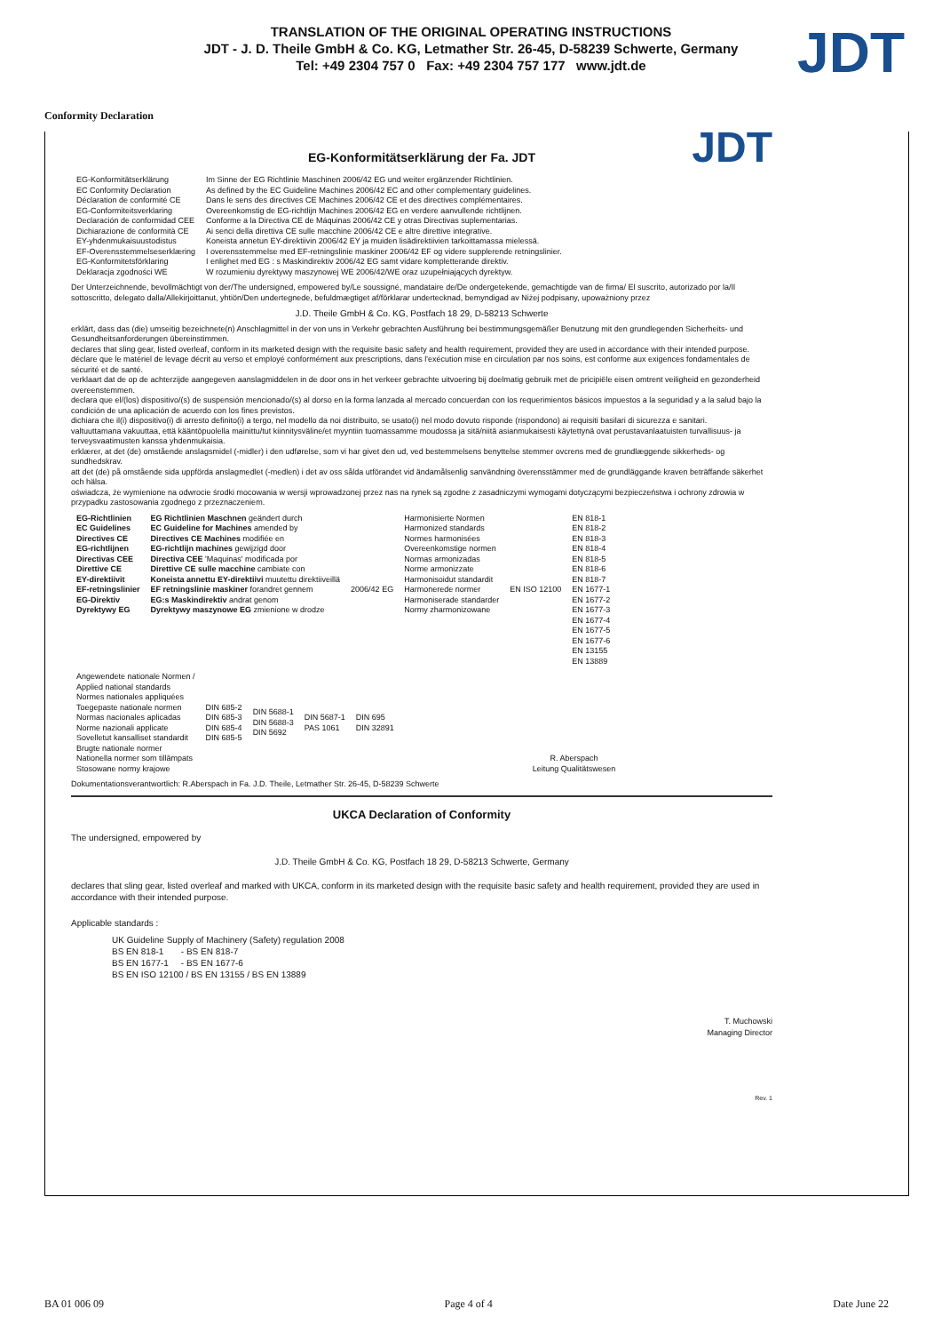TRANSLATION OF THE ORIGINAL OPERATING INSTRUCTIONS
JDT - J. D. Theile GmbH & Co. KG, Letmather Str. 26-45, D-58239 Schwerte, Germany
Tel: +49 2304 757 0 Fax: +49 2304 757 177 www.jdt.de
JDT
Conformity Declaration
JDT
EG-Konformitätserklärung der Fa. JDT
| EG-Konformitätserklärung EC Conformity Declaration Déclaration de conformité CE EG-Conformiteitsverklaring Declaración de conformidad CEE Dichiarazione de conformità CE EY-yhdenmukaisuustodistus EF-Overensstemmelseserklæring EG-Konformitetsförklaring Deklaracja zgodności WE | Im Sinne der EG Richtlinie Maschinen 2006/42 EG und weiter ergänzender Richtlinien. As defined by the EC Guideline Machines 2006/42 EC and other complementary guidelines. Dans le sens des directives CE Machines 2006/42 CE et des directives complémentaires. Overeenkomstig de EG-richtlijn Machines 2006/42 EG en verdere aanvullende richtlijnen. Conforme a la Directiva CE de Máquinas 2006/42 CE y otras Directivas suplementarias. Ai senci della direttiva CE sulle macchine 2006/42 CE e altre direttive integrative. Koneista annetun EY-direktiivin 2006/42 EY ja muiden lisädirektiivien tarkoittamassa mielessä. I overensstemmelse med EF-retningslinie maskiner 2006/42 EF og videre supplerende retningslinier. I enlighet med EG : s Maskindirektiv 2006/42 EG samt vidare kompletterande direktiv. W rozumieniu dyrektywy maszynowej WE 2006/42/WE oraz uzupełniających dyrektyw. |
Der Unterzeichnende, bevollmächtigt von der/The undersigned, empowered by/Le soussigné, mandataire de/De ondergetekende, gemachtigde van de firma/ El suscrito, autorizado por la/Il sottoscritto, delegato dalla/Allekirjoittanut, yhtiön/Den undertegnede, befuldmægtiget af/förklarar undertecknad, bemyndigad av Niżej podpisany, upoważniony przez
J.D. Theile GmbH & Co. KG, Postfach 18 29, D-58213 Schwerte
erklärt, dass das (die) umseitig bezeichnete(n) Anschlagmittel in der von uns in Verkehr gebrachten Ausführung bei bestimmungsgemäßer Benutzung mit den grundlegenden Sicherheits- und Gesundheitsanforderungen übereinstimmen.
declares that sling gear, listed overleaf, conform in its marketed design with the requisite basic safety and health requirement, provided they are used in accordance with their intended purpose.
déclare que le matériel de levage décrit au verso et employé conformément aux prescriptions, dans l'exécution mise en circulation par nos soins, est conforme aux exigences fondamentales de sécurité et de santé.
verklaart dat de op de achterzijde aangegeven aanslagmiddelen in de door ons in het verkeer gebrachte uitvoering bij doelmatig gebruik met de pricipiële eisen omtrent veiligheid en gezonderheid overeenstemmen.
declara que el/(los) dispositivo/(s) de suspensión mencionado/(s) al dorso en la forma lanzada al mercado concuerdan con los requerimientos básicos impuestos a la seguridad y a la salud bajo la condición de una aplicación de acuerdo con los fines previstos.
dichiara che il(i) dispositivo(i) di arresto definito(i) a tergo, nel modello da noi distribuito, se usato(i) nel modo dovuto risponde (rispondono) ai requisiti basilari di sicurezza e sanitari.
valtuuttamana vakuuttaa, että kääntöpuolella mainittu/tut kiinnitysväline/et myyntiin tuomassamme moudossa ja sitä/niitä asianmukaisesti käytettynä ovat perustavanlaatuisten turvallisuus- ja terveysvaatimusten kanssa yhdenmukaisia.
erklærer, at det (de) omstående anslagsmidel (-midler) i den udførelse, som vi har givet den ud, ved bestemmelsens benyttelse stemmer ovcrens med de grundlæggende sikkerheds- og sundhedskrav.
att det (de) på omstående sida uppförda anslagmedlet (-medlen) i det av oss sålda utförandet vid ändamålsenlig sanvändning överensstämmer med de grundläggande kraven beträffande säkerhet och hälsa.
oświadcza, że wymienione na odwrocie środki mocowania w wersji wprowadzonej przez nas na rynek są zgodne z zasadniczymi wymogami dotyczącymi bezpieczeństwa i ochrony zdrowia w przypadku zastosowania zgodnego z przeznaczeniem.
| EG-Richtlinien EC Guidelines Directives CE EG-richtlijnen Directivas CEE Direttive CE EY-direktiivit EF-retningslinier EG-Direktiv Dyrektywy EG | EG Richtlinien Maschnen geändert durch EC Guideline for Machines amended by Directives CE Machines modifiée en EG-richtlijn machines gewijzigd door Directiva CEE 'Maquinas' modificada por Direttive CE sulle macchine cambiate con Koneista annettu EY-direktiivi muutettu direktiiveillä EF retningslinie maskiner forandret gennem EG:s Maskindirektiv andrat genom Dyrektywy maszynowe EG zmienione w drodze | 2006/42 EG | Harmonisierte Normen Harmonized standards Normes harmonisées Overeenkomstige normen Normas armonizadas Norme armonizzate Harmonisoidut standardit Harmonerede normer Harmoniserade standarder Normy zharmonizowane | EN ISO 12100 | EN 818-1 EN 818-2 EN 818-3 EN 818-4 EN 818-5 EN 818-6 EN 818-7 EN 1677-1 EN 1677-2 EN 1677-3 EN 1677-4 EN 1677-5 EN 1677-6 EN 13155 EN 13889 |
| Angewendete nationale Normen / Applied national standards Normes nationales appliquées Toegepaste nationale normen Normas nacionales aplicadas Norme nazionali applicate Sovelletut kansalliset standardit Brugte nationale normer Nationella normer som tillämpats Stosowane normy krajowe | DIN 685-2 DIN 685-3 DIN 685-4 DIN 685-5 | DIN 5688-1 DIN 5688-3 DIN 5692 | DIN 5687-1 PAS 1061 | DIN 695 DIN 32891 | R. Aberspach Leitung Qualitätswesen |
Dokumentationsverantwortlich: R.Aberspach in Fa. J.D. Theile, Letmather Str. 26-45, D-58239 Schwerte
UKCA Declaration of Conformity
The undersigned, empowered by
J.D. Theile GmbH & Co. KG, Postfach 18 29, D-58213 Schwerte, Germany
declares that sling gear, listed overleaf and marked with UKCA, conform in its marketed design with the requisite basic safety and health requirement, provided they are used in accordance with their intended purpose.
Applicable standards :
UK Guideline Supply of Machinery (Safety) regulation 2008
BS EN 818-1 - BS EN 818-7
BS EN 1677-1 - BS EN 1677-6
BS EN ISO 12100 / BS EN 13155 / BS EN 13889
T. Muchowski
Managing Director
Rev. 1
BA 01 006 09 Page 4 of 4 Date June 22